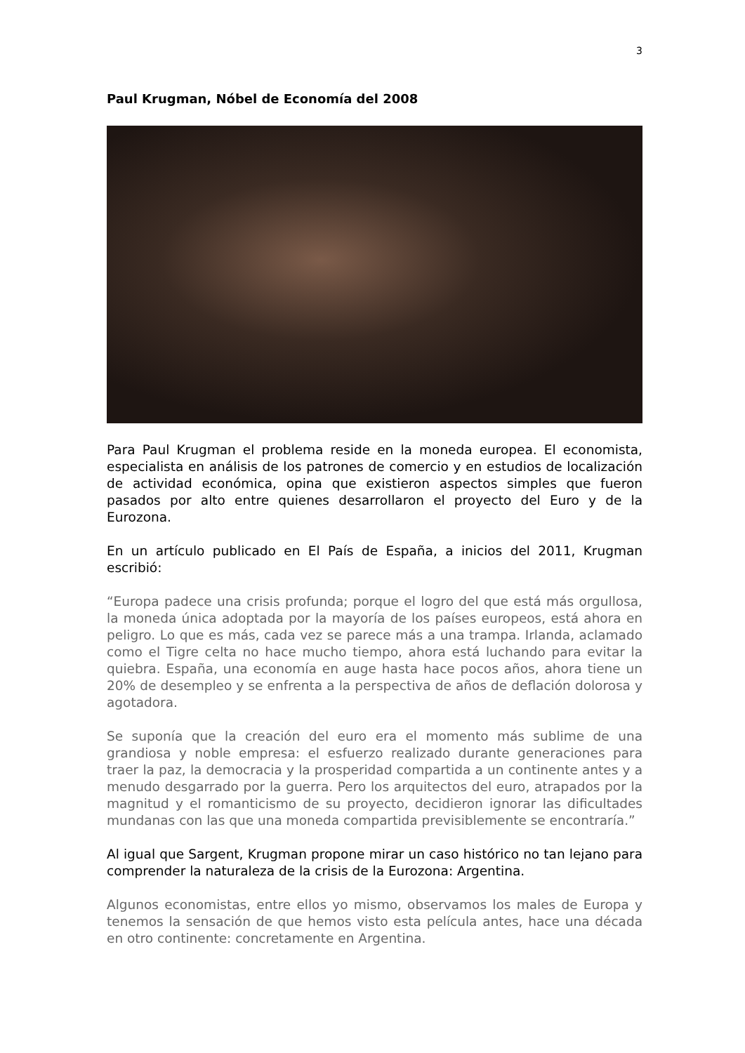3
Paul Krugman, Nóbel de Economía del 2008
Para Paul Krugman el problema reside en la moneda europea. El economista, especialista en análisis de los patrones de comercio y en estudios de localización de actividad económica, opina que existieron aspectos simples que fueron pasados por alto entre quienes desarrollaron el proyecto del Euro y de la Eurozona.
En un artículo publicado en El País de España, a inicios del 2011, Krugman escribió:
“Europa padece una crisis profunda; porque el logro del que está más orgullosa, la moneda única adoptada por la mayoría de los países europeos, está ahora en peligro. Lo que es más, cada vez se parece más a una trampa. Irlanda, aclamado como el Tigre celta no hace mucho tiempo, ahora está luchando para evitar la quiebra. España, una economía en auge hasta hace pocos años, ahora tiene un 20% de desempleo y se enfrenta a la perspectiva de años de deflación dolorosa y agotadora.
Se suponía que la creación del euro era el momento más sublime de una grandiosa y noble empresa: el esfuerzo realizado durante generaciones para traer la paz, la democracia y la prosperidad compartida a un continente antes y a menudo desgarrado por la guerra. Pero los arquitectos del euro, atrapados por la magnitud y el romanticismo de su proyecto, decidieron ignorar las dificultades mundanas con las que una moneda compartida previsiblemente se encontraría.”
Al igual que Sargent, Krugman propone mirar un caso histórico no tan lejano para comprender la naturaleza de la crisis de la Eurozona: Argentina.
Algunos economistas, entre ellos yo mismo, observamos los males de Europa y tenemos la sensación de que hemos visto esta película antes, hace una década en otro continente: concretamente en Argentina.